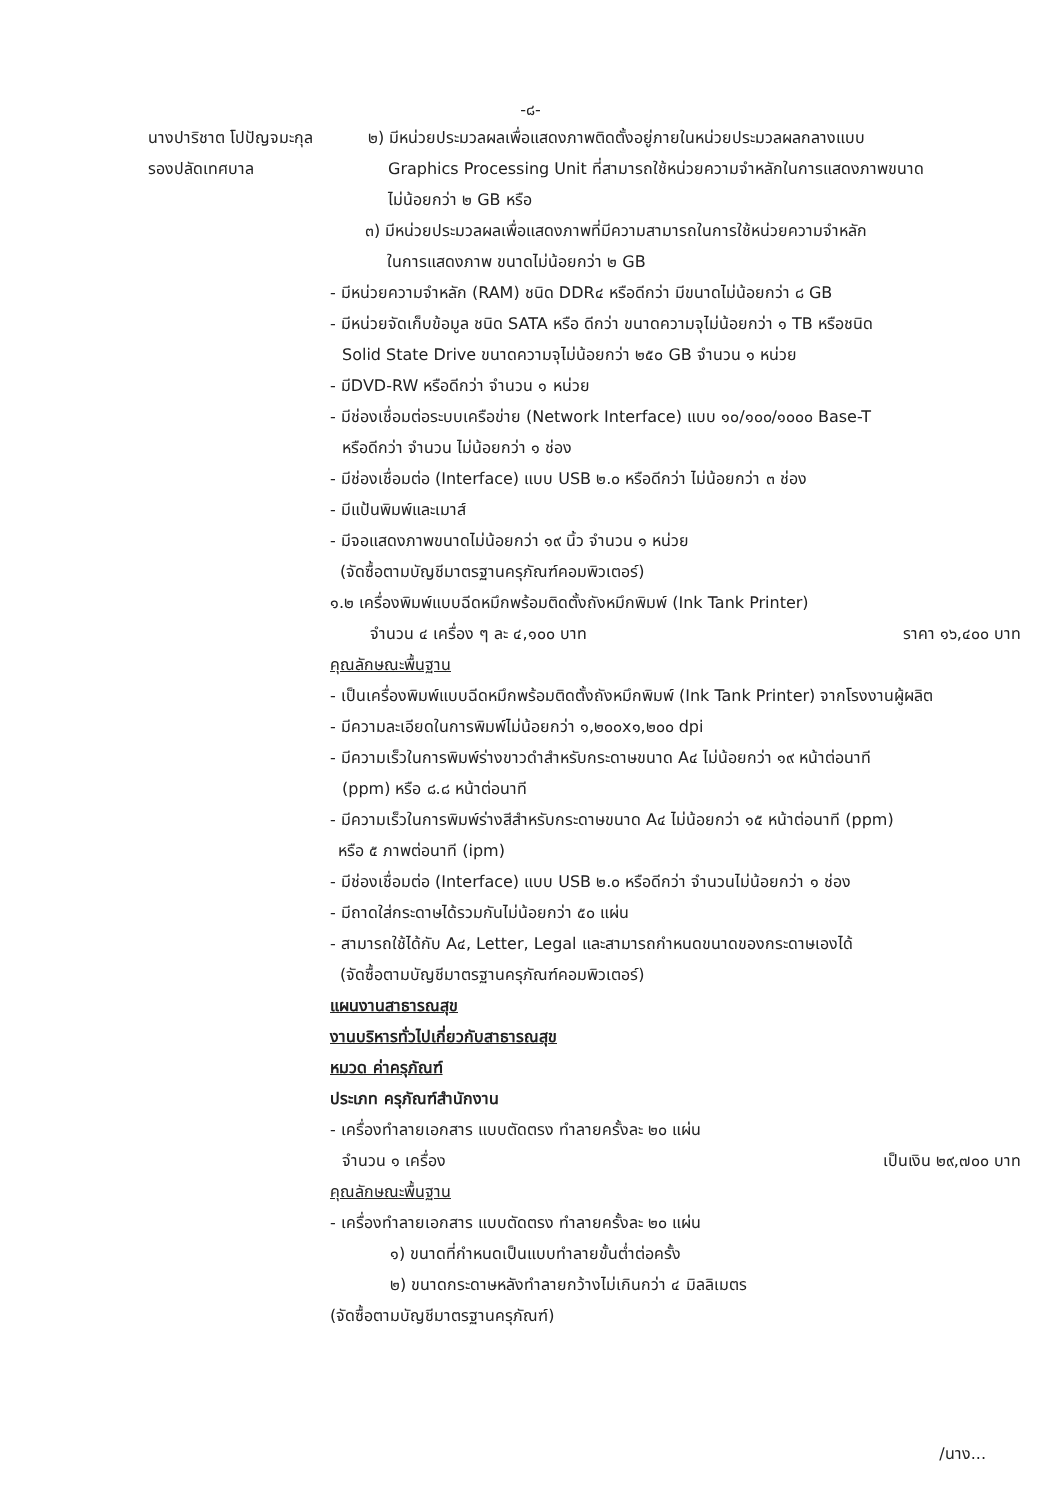-๘-
นางปาริชาต โปปัญจมะกุล
รองปลัดเทศบาล
๒) มีหน่วยประมวลผลเพื่อแสดงภาพติดตั้งอยู่ภายในหน่วยประมวลผลกลางแบบ
Graphics Processing Unit ที่สามารถใช้หน่วยความจำหลักในการแสดงภาพขนาด
ไม่น้อยกว่า ๒ GB หรือ
๓) มีหน่วยประมวลผลเพื่อแสดงภาพที่มีความสามารถในการใช้หน่วยความจำหลัก
ในการแสดงภาพ ขนาดไม่น้อยกว่า ๒ GB
- มีหน่วยความจำหลัก (RAM) ชนิด DDR๔ หรือดีกว่า มีขนาดไม่น้อยกว่า ๘ GB
- มีหน่วยจัดเก็บข้อมูล ชนิด SATA หรือ ดีกว่า ขนาดความจุไม่น้อยกว่า ๑ TB หรือชนิด
Solid State Drive ขนาดความจุไม่น้อยกว่า ๒๕๐ GB จำนวน ๑ หน่วย
- มีDVD-RW หรือดีกว่า จำนวน ๑ หน่วย
- มีช่องเชื่อมต่อระบบเครือข่าย (Network Interface) แบบ ๑๐/๑๐๐/๑๐๐๐ Base-T
หรือดีกว่า จำนวน ไม่น้อยกว่า ๑ ช่อง
- มีช่องเชื่อมต่อ (Interface) แบบ USB ๒.๐ หรือดีกว่า ไม่น้อยกว่า ๓ ช่อง
- มีแป้นพิมพ์และเมาส์
- มีจอแสดงภาพขนาดไม่น้อยกว่า ๑๙ นิ้ว จำนวน ๑ หน่วย
(จัดซื้อตามบัญชีมาตรฐานครุภัณฑ์คอมพิวเตอร์)
๑.๒ เครื่องพิมพ์แบบฉีดหมึกพร้อมติดตั้งถังหมึกพิมพ์ (Ink Tank Printer)
จำนวน ๔ เครื่อง ๆ ละ ๔,๑๐๐ บาท ราคา ๑๖,๔๐๐ บาท
คุณลักษณะพื้นฐาน
- เป็นเครื่องพิมพ์แบบฉีดหมึกพร้อมติดตั้งถังหมึกพิมพ์ (Ink Tank Printer) จากโรงงานผู้ผลิต
- มีความละเอียดในการพิมพ์ไม่น้อยกว่า ๑,๒๐๐x๑,๒๐๐ dpi
- มีความเร็วในการพิมพ์ร่างขาวดำสำหรับกระดาษขนาด A๔ ไม่น้อยกว่า ๑๙ หน้าต่อนาที
(ppm) หรือ ๘.๘ หน้าต่อนาที
- มีความเร็วในการพิมพ์ร่างสีสำหรับกระดาษขนาด A๔ ไม่น้อยกว่า ๑๕ หน้าต่อนาที (ppm)
หรือ ๕ ภาพต่อนาที (ipm)
- มีช่องเชื่อมต่อ (Interface) แบบ USB ๒.๐ หรือดีกว่า จำนวนไม่น้อยกว่า ๑ ช่อง
- มีถาดใส่กระดาษได้รวมกันไม่น้อยกว่า ๕๐ แผ่น
- สามารถใช้ได้กับ A๔, Letter, Legal และสามารถกำหนดขนาดของกระดาษเองได้
(จัดซื้อตามบัญชีมาตรฐานครุภัณฑ์คอมพิวเตอร์)
แผนงานสาธารณสุข
งานบริหารทั่วไปเกี่ยวกับสาธารณสุข
หมวด ค่าครุภัณฑ์
ประเภท ครุภัณฑ์สำนักงาน
- เครื่องทำลายเอกสาร แบบตัดตรง ทำลายครั้งละ ๒๐ แผ่น
จำนวน ๑ เครื่อง เป็นเงิน ๒๙,๗๐๐ บาท
คุณลักษณะพื้นฐาน
- เครื่องทำลายเอกสาร แบบตัดตรง ทำลายครั้งละ ๒๐ แผ่น
๑) ขนาดที่กำหนดเป็นแบบทำลายขั้นต่ำต่อครั้ง
๒) ขนาดกระดาษหลังทำลายกว้างไม่เกินกว่า ๔ มิลลิเมตร
(จัดซื้อตามบัญชีมาตรฐานครุภัณฑ์)
/นาง...